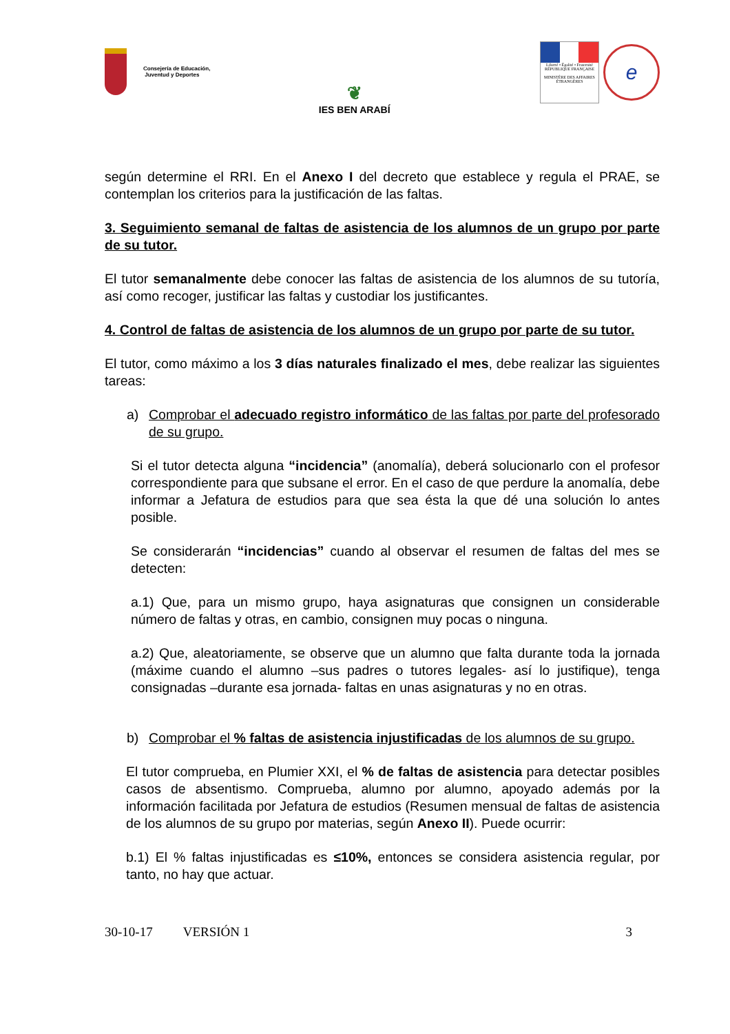Consejería de Educación,
Juventud y Deportes
❦
IES BEN ARABÍ
Liberté • Égalité • Fraternité
RÉPUBLIQUE FRANÇAISE
MINISTÈRE DES AFFAIRES ÉTRANGÈRES
e
según determine el RRI. En el Anexo I del decreto que establece y regula el PRAE, se contemplan los criterios para la justificación de las faltas.
3. Seguimiento semanal de faltas de asistencia de los alumnos de un grupo por parte de su tutor.
El tutor semanalmente debe conocer las faltas de asistencia de los alumnos de su tutoría, así como recoger, justificar las faltas y custodiar los justificantes.
4. Control de faltas de asistencia de los alumnos de un grupo por parte de su tutor.
El tutor, como máximo a los 3 días naturales finalizado el mes, debe realizar las siguientes tareas:
a) Comprobar el adecuado registro informático de las faltas por parte del profesorado de su grupo.
Si el tutor detecta alguna “incidencia” (anomalía), deberá solucionarlo con el profesor correspondiente para que subsane el error. En el caso de que perdure la anomalía, debe informar a Jefatura de estudios para que sea ésta la que dé una solución lo antes posible.
Se considerarán “incidencias” cuando al observar el resumen de faltas del mes se detecten:
a.1) Que, para un mismo grupo, haya asignaturas que consignen un considerable número de faltas y otras, en cambio, consignen muy pocas o ninguna.
a.2) Que, aleatoriamente, se observe que un alumno que falta durante toda la jornada (máxime cuando el alumno –sus padres o tutores legales- así lo justifique), tenga consignadas –durante esa jornada- faltas en unas asignaturas y no en otras.
b) Comprobar el % faltas de asistencia injustificadas de los alumnos de su grupo.
El tutor comprueba, en Plumier XXI, el % de faltas de asistencia para detectar posibles casos de absentismo. Comprueba, alumno por alumno, apoyado además por la información facilitada por Jefatura de estudios (Resumen mensual de faltas de asistencia de los alumnos de su grupo por materias, según Anexo II). Puede ocurrir:
b.1) El % faltas injustificadas es ≤10%, entonces se considera asistencia regular, por tanto, no hay que actuar.
30-10-17 VERSIÓN 1 3